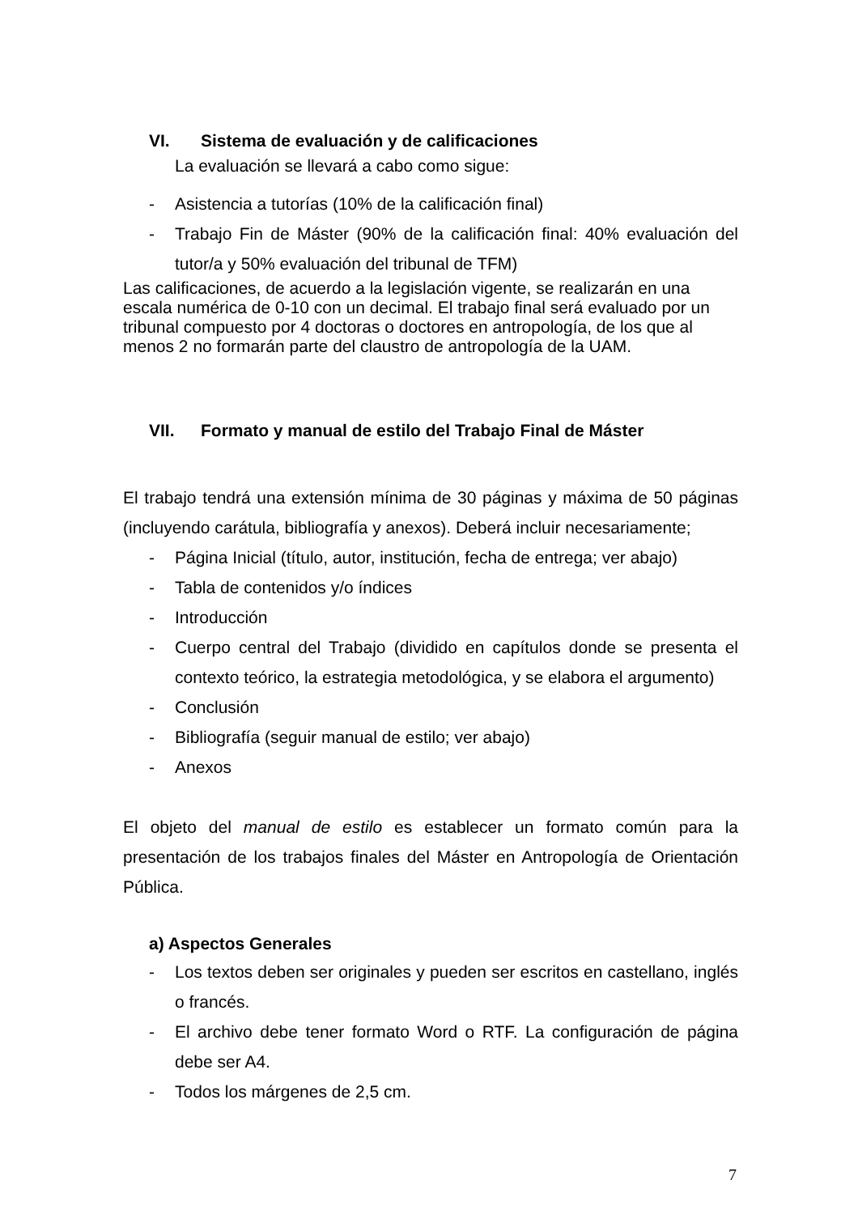VI. Sistema de evaluación y de calificaciones
La evaluación se llevará a cabo como sigue:
- Asistencia a tutorías (10% de la calificación final)
- Trabajo Fin de Máster (90% de la calificación final: 40% evaluación del tutor/a y 50% evaluación del tribunal de TFM)
Las calificaciones, de acuerdo a la legislación vigente, se realizarán en una escala numérica de 0-10 con un decimal. El trabajo final será evaluado por un tribunal compuesto por 4 doctoras o doctores en antropología, de los que al menos 2 no formarán parte del claustro de antropología de la UAM.
VII. Formato y manual de estilo del Trabajo Final de Máster
El trabajo tendrá una extensión mínima de 30 páginas y máxima de 50 páginas (incluyendo carátula, bibliografía y anexos). Deberá incluir necesariamente;
- Página Inicial (título, autor, institución, fecha de entrega; ver abajo)
- Tabla de contenidos y/o índices
- Introducción
- Cuerpo central del Trabajo (dividido en capítulos donde se presenta el contexto teórico, la estrategia metodológica, y se elabora el argumento)
- Conclusión
- Bibliografía (seguir manual de estilo; ver abajo)
- Anexos
El objeto del manual de estilo es establecer un formato común para la presentación de los trabajos finales del Máster en Antropología de Orientación Pública.
a) Aspectos Generales
- Los textos deben ser originales y pueden ser escritos en castellano, inglés o francés.
- El archivo debe tener formato Word o RTF. La configuración de página debe ser A4.
- Todos los márgenes de 2,5 cm.
7